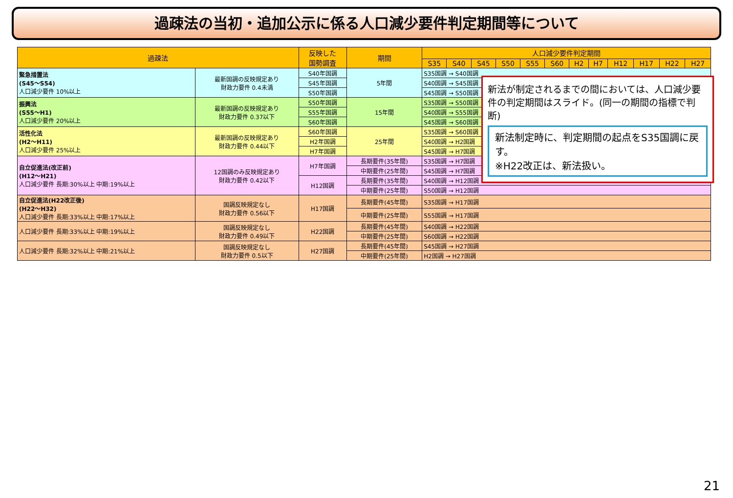過疎法の当初・追加公示に係る人口減少要件判定期間等について
| 過疎法 | | 反映した 国勢調査 | 期間 | 人口減少要件判定期間 | | | | | | | | | | | |
| --- | --- | --- | --- | --- | --- | --- | --- | --- | --- | --- | --- | --- | --- | --- | --- |
| | | | | S35 | S40 | S45 | S50 | S55 | S60 | H2 | H7 | H12 | H17 | H22 | H27 |
| 緊急措置法 (S45～S54) 人口減少要件 10%以上 | 最新国調の反映規定あり 財政力要件 0.4未満 | S40年国調 | 5年間 | S35国調 → S40国調 | | | | | | | | | | | |
| | | S45年国調 | | S40国調 → S45国調 | | | | | | | | | | | |
| | | S50年国調 | | S45国調 → S50国調 | | | | | | | | | | | |
| 振興法 (S55～H1) 人口減少要件 20%以上 | 最新国調の反映規定あり 財政力要件 0.37以下 | S50年国調 | 15年間 | S35国調 → S50国調 | | | | | | | | | | | |
| | | S55年国調 | | S40国調 → S55国調 | | | | | | | | | | | |
| | | S60年国調 | | S45国調 → S60国調 | | | | | | | | | | | |
| 活性化法 (H2～H11) 人口減少要件 25%以上 | 最新国調の反映規定あり 財政力要件 0.44以下 | S60年国調 | 25年間 | S35国調 → S60国調 | | | | | | | | | | | |
| | | H2年国調 | | S40国調 → H2国調 | | | | | | | | | | | |
| | | H7年国調 | | S45国調 → H7国調 | | | | | | | | | | | |
| 自立促進法(改正前) (H12～H21) 人口減少要件 長期:30%以上 中期:19%以上 | 12国調のみ反映規定あり 財政力要件 0.42以下 | H7年国調 | 長期要件(35年間) | S35国調 → H7国調 | | | | | | | | | | | |
| | | | 中期要件(25年間) | S45国調 → H7国調 | | | | | | | | | | | |
| | | H12国調 | 長期要件(35年間) | S40国調 → H12国調 | | | | | | | | | | | |
| | | | 中期要件(25年間) | S50国調 → H12国調 | | | | | | | | | | | |
| 自立促進法(H22改正後) (H22～H32) 人口減少要件 長期:33%以上 中期:17%以上 | 国調反映規定なし 財政力要件 0.56以下 | H17国調 | 長期要件(45年間) | S35国調 → H17国調 | | | | | | | | | | | |
| | | | 中期要件(25年間) | S55国調 → H17国調 | | | | | | | | | | | |
| 人口減少要件 長期:33%以上 中期:19%以上 | 国調反映規定なし 財政力要件 0.49以下 | H22国調 | 長期要件(45年間) | S40国調 → H22国調 | | | | | | | | | | | |
| | | | 中期要件(25年間) | S60国調 → H22国調 | | | | | | | | | | | |
| 人口減少要件 長期:32%以上 中期:21%以上 | 国調反映規定なし 財政力要件 0.5以下 | H27国調 | 長期要件(45年間) | S45国調 → H27国調 | | | | | | | | | | | |
| | | | 中期要件(25年間) | H2国調 → H27国調 | | | | | | | | | | | |
新法が制定されるまでの間においては、人口減少要件の判定期間はスライド。(同一の期間の指標で判断)
新法制定時に、判定期間の起点をS35国調に戻す。
※H22改正は、新法扱い。
21